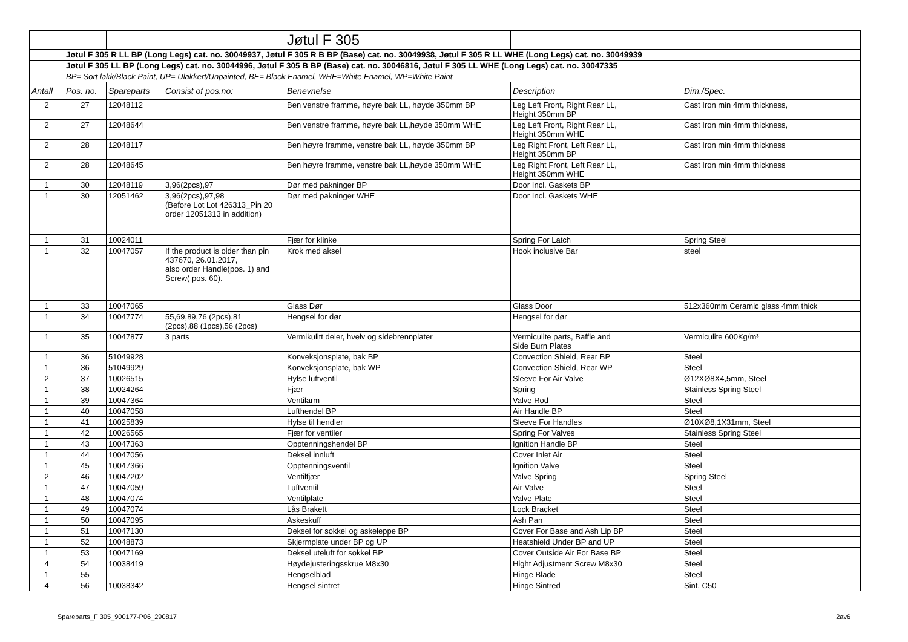| | | | | Jøtul F 305 | | |
| | Jøtul F 305 R LL BP (Long Legs) cat. no. 30049937, Jøtul F 305 R B BP (Base) cat. no. 30049938, Jøtul F 305 R LL WHE (Long Legs) cat. no. 30049939 | | | | | |
| | Jøtul F 305 LL BP (Long Legs) cat. no. 30044996, Jøtul F 305 B BP (Base) cat. no. 30046816, Jøtul F 305 LL WHE (Long Legs) cat. no. 30047335 | | | | | |
| | BP= Sort lakk/Black Paint, UP= Ulakkert/Unpainted, BE= Black Enamel, WHE=White Enamel, WP=White Paint | | | | | |
| Antall | Pos. no. | Spareparts | Consist of pos.no: | Benevnelse | Description | Dim./Spec. |
| 2 | 27 | 12048112 | | Ben venstre framme, høyre bak LL, høyde 350mm BP | Leg Left Front, Right Rear LL, Height 350mm BP | Cast Iron min 4mm thickness, |
| 2 | 27 | 12048644 | | Ben venstre framme, høyre bak LL,høyde 350mm WHE | Leg Left Front, Right Rear LL, Height 350mm WHE | Cast Iron min 4mm thickness, |
| 2 | 28 | 12048117 | | Ben høyre framme, venstre bak LL, høyde 350mm BP | Leg Right Front, Left Rear LL, Height 350mm BP | Cast Iron min 4mm thickness |
| 2 | 28 | 12048645 | | Ben høyre framme, venstre bak LL,høyde 350mm WHE | Leg Right Front, Left Rear LL, Height 350mm WHE | Cast Iron min 4mm thickness |
| 1 | 30 | 12048119 | 3,96(2pcs),97 | Dør med pakninger BP | Door Incl. Gaskets BP | |
| 1 | 30 | 12051462 | 3,96(2pcs),97,98 (Before Lot Lot 426313_Pin 20 order 12051313 in addition) | Dør med pakninger WHE | Door Incl. Gaskets WHE | |
| 1 | 31 | 10024011 | | Fjær for klinke | Spring For Latch | Spring Steel |
| 1 | 32 | 10047057 | If the product is older than pin 437670, 26.01.2017, also order Handle(pos. 1) and Screw( pos. 60). | Krok med aksel | Hook inclusive Bar | steel |
| 1 | 33 | 10047065 | | Glass Dør | Glass Door | 512x360mm Ceramic glass 4mm thick |
| 1 | 34 | 10047774 | 55,69,89,76 (2pcs),81 (2pcs),88 (1pcs),56 (2pcs) | Hengsel for dør | Hengsel for dør | |
| 1 | 35 | 10047877 | 3 parts | Vermikulitt deler, hvelv og sidebrennplater | Vermiculite parts, Baffle and Side Burn Plates | Vermiculite 600Kg/m³ |
| 1 | 36 | 51049928 | | Konveksjonsplate, bak BP | Convection Shield, Rear BP | Steel |
| 1 | 36 | 51049929 | | Konveksjonsplate, bak WP | Convection Shield, Rear WP | Steel |
| 2 | 37 | 10026515 | | Hylse luftventil | Sleeve For Air Valve | Ø12XØ8X4,5mm, Steel |
| 1 | 38 | 10024264 | | Fjær | Spring | Stainless Spring Steel |
| 1 | 39 | 10047364 | | Ventilarm | Valve Rod | Steel |
| 1 | 40 | 10047058 | | Lufthendel BP | Air Handle BP | Steel |
| 1 | 41 | 10025839 | | Hylse til hendler | Sleeve For Handles | Ø10XØ8,1X31mm, Steel |
| 1 | 42 | 10026565 | | Fjær for ventiler | Spring For Valves | Stainless Spring Steel |
| 1 | 43 | 10047363 | | Opptenningshendel BP | Ignition Handle BP | Steel |
| 1 | 44 | 10047056 | | Deksel innluft | Cover Inlet Air | Steel |
| 1 | 45 | 10047366 | | Opptenningsventil | Ignition Valve | Steel |
| 2 | 46 | 10047202 | | Ventilfjær | Valve Spring | Spring Steel |
| 1 | 47 | 10047059 | | Luftventil | Air Valve | Steel |
| 1 | 48 | 10047074 | | Ventilplate | Valve Plate | Steel |
| 1 | 49 | 10047074 | | Lås Brakett | Lock Bracket | Steel |
| 1 | 50 | 10047095 | | Askeskuff | Ash Pan | Steel |
| 1 | 51 | 10047130 | | Deksel for sokkel og askeleppe BP | Cover For Base and Ash Lip BP | Steel |
| 1 | 52 | 10048873 | | Skjermplate under BP og UP | Heatshield Under BP and UP | Steel |
| 1 | 53 | 10047169 | | Deksel uteluft for sokkel BP | Cover Outside Air For Base BP | Steel |
| 4 | 54 | 10038419 | | Høydejusteringsskrue M8x30 | Hight Adjustment Screw M8x30 | Steel |
| 1 | 55 | | | Hengselblad | Hinge Blade | Steel |
| 4 | 56 | 10038342 | | Hengsel sintret | Hinge Sintred | Sint, C50 |
Spareparts_F 305_900177-P06_290817 2av6